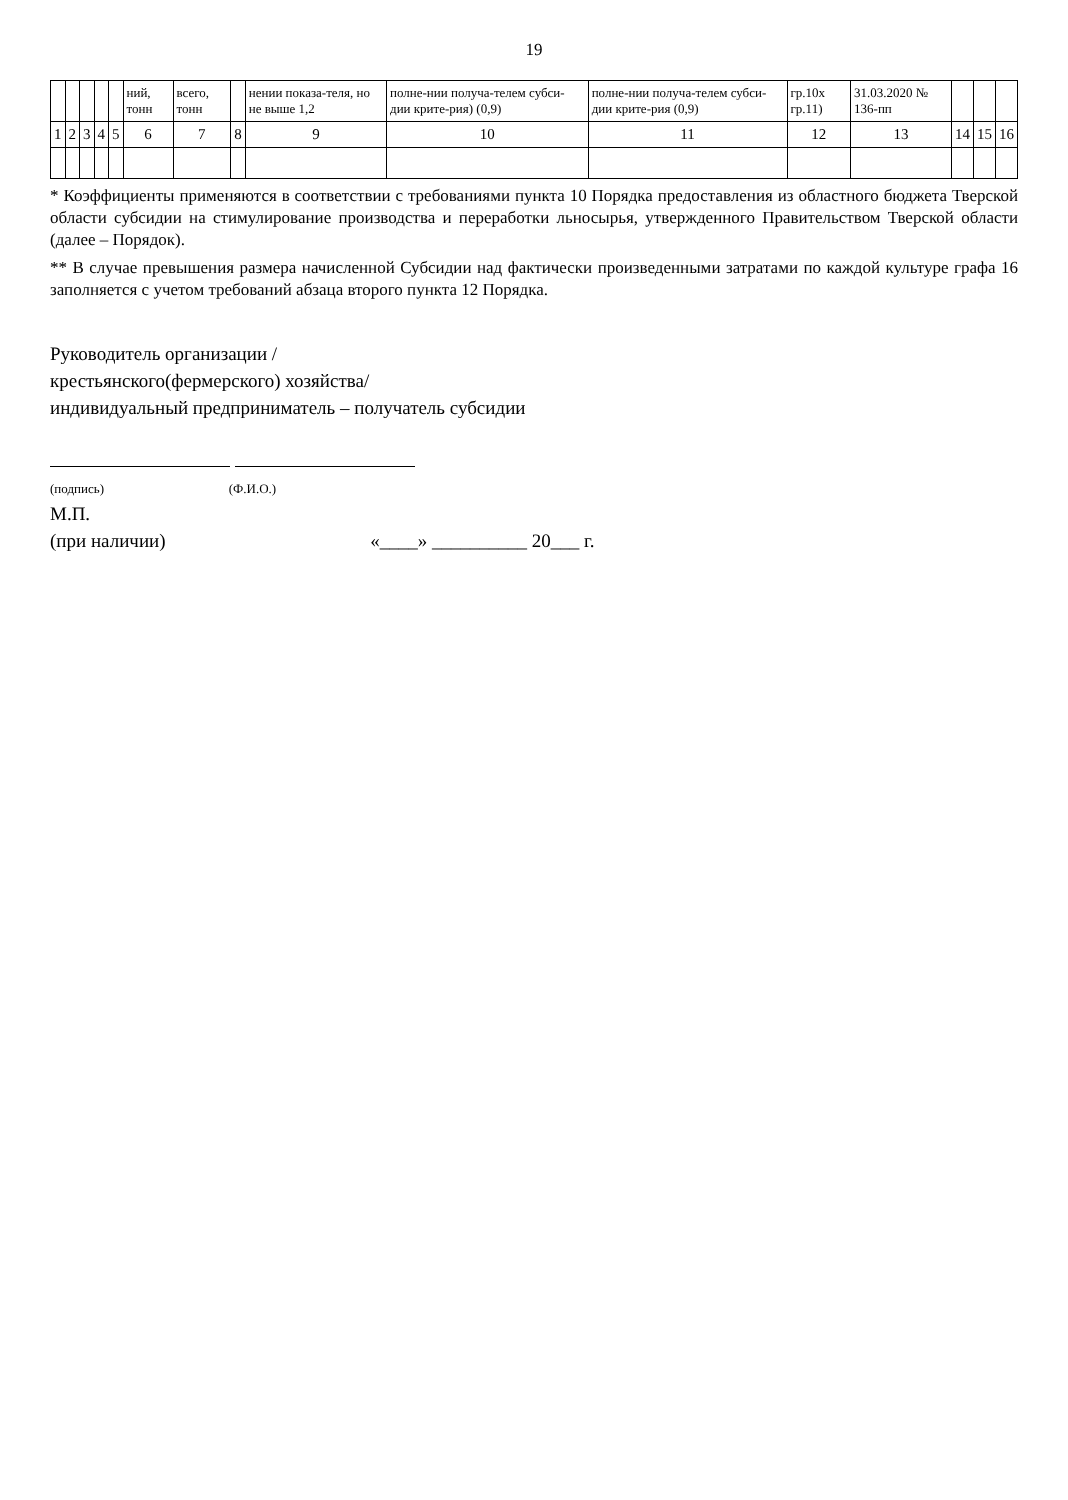19
| | | | | | ний, тонн | всего, тонн | | нении показа-теля, но не выше 1,2 | полне-нии получа-телем субси-дии крите-рия) (0,9) | полне-нии получа-телем субси-дии крите-рия (0,9) | гр.10х гр.11) | 31.03.2020 № 136-пп | | | |
| 1 | 2 | 3 | 4 | 5 | 6 | 7 | 8 | 9 | 10 | 11 | 12 | 13 | 14 | 15 | 16 |
* Коэффициенты применяются в соответствии с требованиями пункта 10 Порядка предоставления из областного бюджета Тверской области субсидии на стимулирование производства и переработки льносырья, утвержденного Правительством Тверской области (далее – Порядок).
** В случае превышения размера начисленной Субсидии над фактически произведенными затратами по каждой культуре графа 16 заполняется с учетом требований абзаца второго пункта 12 Порядка.
Руководитель организации /
крестьянского(фермерского) хозяйства/
индивидуальный предприниматель – получатель субсидии
(подпись) (Ф.И.О.)
М.П.
(при наличии) «____» __________ 20___ г.